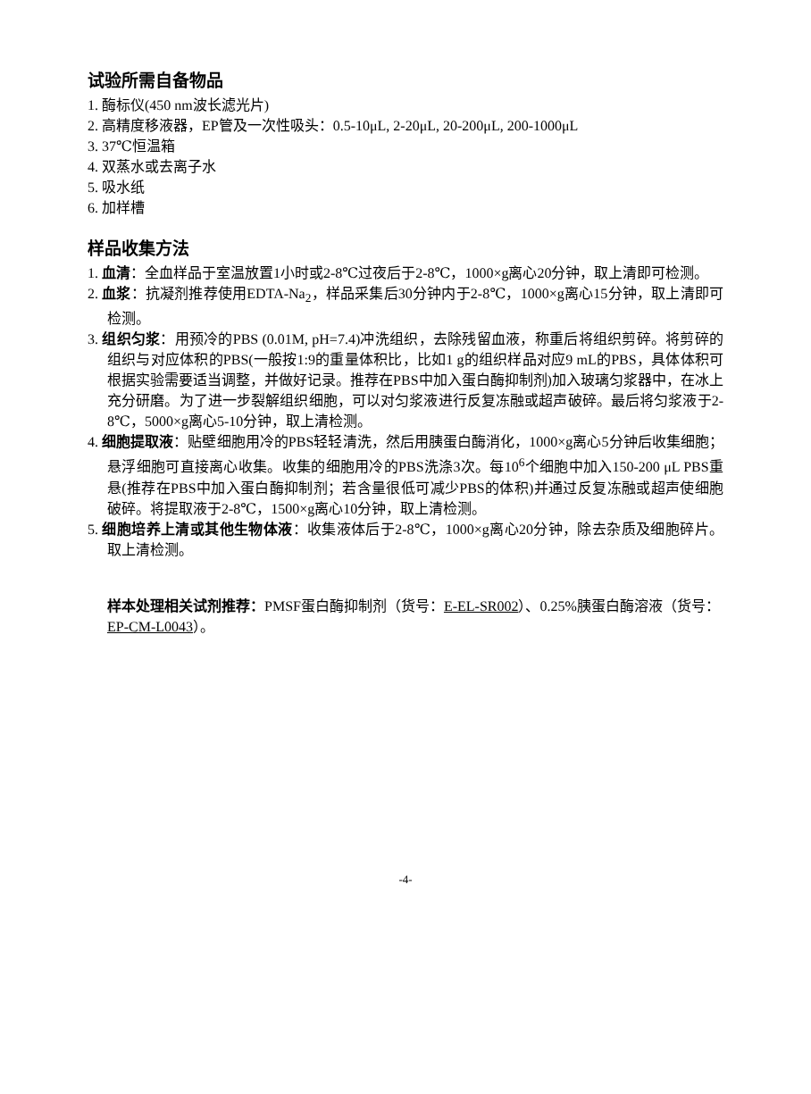试验所需自备物品
1. 酶标仪(450 nm波长滤光片)
2. 高精度移液器，EP管及一次性吸头：0.5-10μL, 2-20μL, 20-200μL, 200-1000μL
3. 37℃恒温箱
4. 双蒸水或去离子水
5. 吸水纸
6. 加样槽
样品收集方法
1. 血清：全血样品于室温放置1小时或2-8℃过夜后于2-8℃，1000×g离心20分钟，取上清即可检测。
2. 血浆：抗凝剂推荐使用EDTA-Na<sub>2</sub>，样品采集后30分钟内于2-8℃，1000×g离心15分钟，取上清即可检测。
3. 组织匀浆：用预冷的PBS (0.01M, pH=7.4)冲洗组织，去除残留血液，称重后将组织剪碎。将剪碎的组织与对应体积的PBS(一般按1:9的重量体积比，比如1 g的组织样品对应9 mL的PBS，具体体积可根据实验需要适当调整，并做好记录。推荐在PBS中加入蛋白酶抑制剂)加入玻璃匀浆器中，在冰上充分研磨。为了进一步裂解组织细胞，可以对匀浆液进行反复冻融或超声破碎。最后将匀浆液于2-8℃，5000×g离心5-10分钟，取上清检测。
4. 细胞提取液：贴壁细胞用冷的PBS轻轻清洗，然后用胰蛋白酶消化，1000×g离心5分钟后收集细胞；悬浮细胞可直接离心收集。收集的细胞用冷的PBS洗涤3次。每10<sup>6</sup>个细胞中加入150-200 μL PBS重悬(推荐在PBS中加入蛋白酶抑制剂；若含量很低可减少PBS的体积)并通过反复冻融或超声使细胞破碎。将提取液于2-8℃，1500×g离心10分钟，取上清检测。
5. 细胞培养上清或其他生物体液：收集液体后于2-8℃，1000×g离心20分钟，除去杂质及细胞碎片。取上清检测。
样本处理相关试剂推荐：PMSF蛋白酶抑制剂（货号：E-EL-SR002）、0.25%胰蛋白酶溶液（货号：EP-CM-L0043）。
-4-